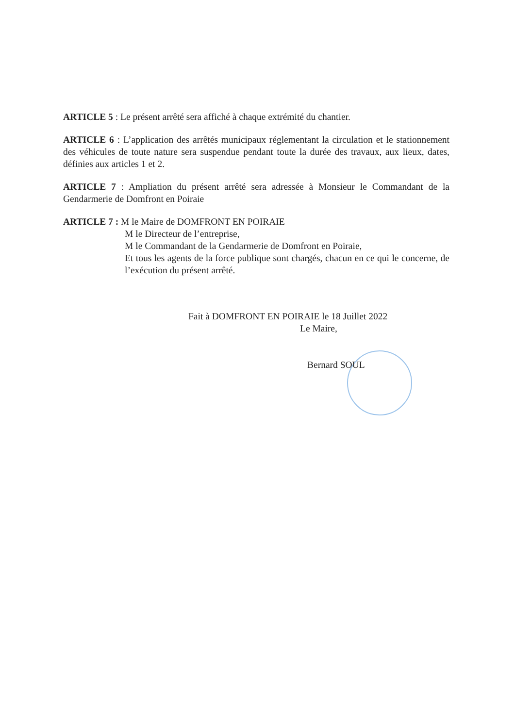ARTICLE 5 : Le présent arrêté sera affiché à chaque extrémité du chantier.
ARTICLE 6 : L’application des arrêtés municipaux réglementant la circulation et le stationnement des véhicules de toute nature sera suspendue pendant toute la durée des travaux, aux lieux, dates, définies aux articles 1 et 2.
ARTICLE 7 : Ampliation du présent arrêté sera adressée à Monsieur le Commandant de la Gendarmerie de Domfront en Poiraie
ARTICLE 7 : M le Maire de DOMFRONT EN POIRAIE
M le Directeur de l’entreprise,
M le Commandant de la Gendarmerie de Domfront en Poiraie,
Et tous les agents de la force publique sont chargés, chacun en ce qui le concerne, de l’exécution du présent arrêté.
Fait à DOMFRONT EN POIRAIE le 18 Juillet 2022
Le Maire,
Bernard SOUL